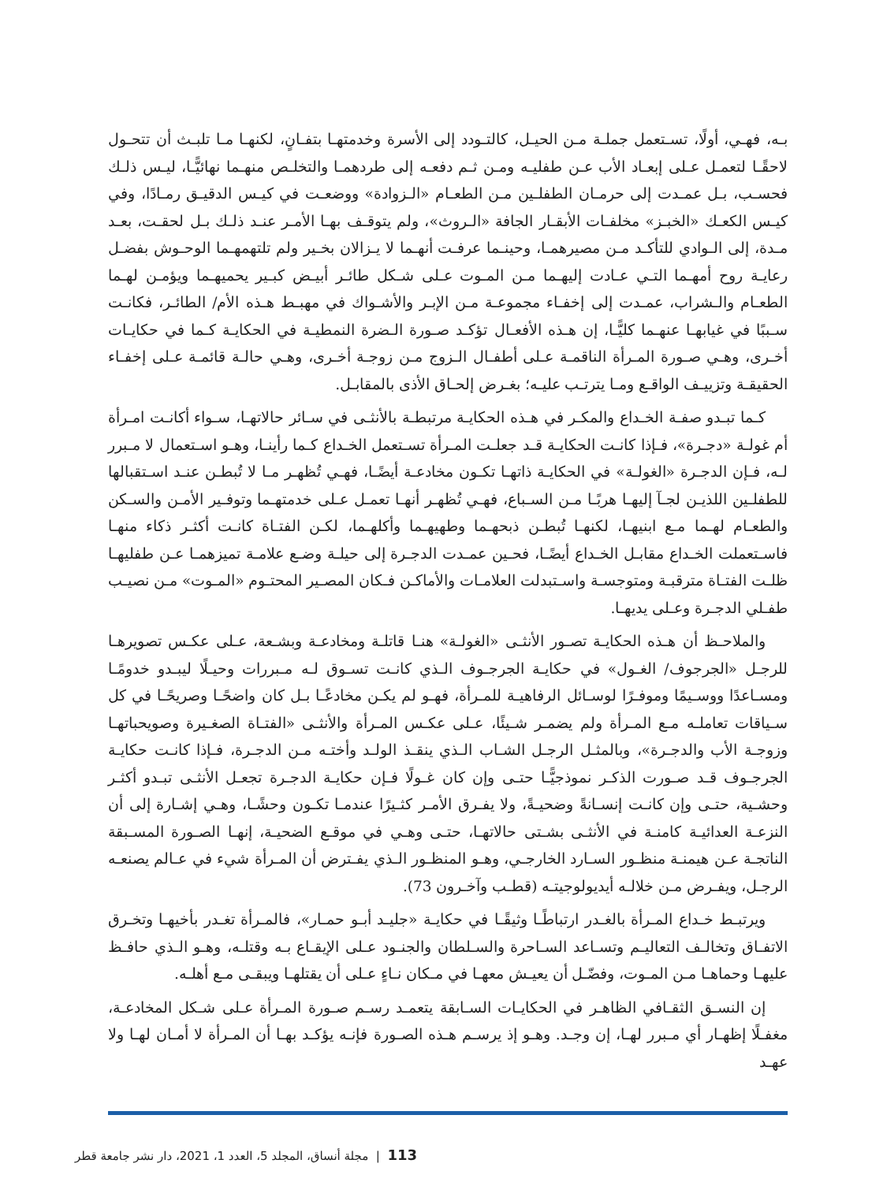بـه، فهـي، أولًا، تسـتعمل جملـة مـن الحيـل، كالتـودد إلى الأسرة وخدمتهـا بتفـانٍ، لكنهـا مـا تلبـث أن تتحـول لاحقًـا لتعمـل عـلى إبعـاد الأب عـن طفليـه ومـن ثـم دفعـه إلى طردهمـا والتخلـص منهـما نهائيًّـا، ليـس ذلـك فحسـب، بـل عمـدت إلى حرمـان الطفلـين مـن الطعـام «الـزوادة» ووضعـت في كيـس الدقيـق رمـادًا، وفي كيـس الكعـك «الخبـز» مخلفـات الأبقـار الجافة «الـروث»، ولم يتوقـف بهـا الأمـر عنـد ذلـك بـل لحقـت، بعـد مـدة، إلى الـوادي للتأكـد مـن مصيرهمـا، وحينـما عرفـت أنهـما لا يـزالان بخـير ولم تلتهمهـما الوحـوش بفضـل رعايـة روح أمهـما التـي عـادت إليهـما مـن المـوت عـلى شـكل طائـر أبيـض كبـير يحميهـما ويؤمـن لهـما الطعـام والـشراب، عمـدت إلى إخفـاء مجموعـة مـن الإبـر والأشـواك في مهبـط هـذه الأم/ الطائـر، فكانـت سـببًا في غيابهـا عنهـما كليًّـا، إن هـذه الأفعـال تؤكـد صـورة الـضرة النمطيـة في الحكايـة كـما في حكايـات أخـرى، وهـي صـورة المـرأة الناقمـة عـلى أطفـال الـزوج مـن زوجـة أخـرى، وهـي حالـة قائمـة عـلى إخفـاء الحقيقـة وتزييـف الواقـع ومـا يترتـب عليـه؛ بغـرض إلحـاق الأذى بالمقابـل.
كـما تبـدو صفـة الخـداع والمكـر في هـذه الحكايـة مرتبطـة بالأنثـى في سـائر حالاتهـا، سـواء أكانـت امـرأة أم غولـة «دجـرة»، فـإذا كانـت الحكايـة قـد جعلـت المـرأة تسـتعمل الخـداع كـما رأينـا، وهـو اسـتعمال لا مـبرر لـه، فـإن الدجـرة «الغولـة» في الحكايـة ذاتهـا تكـون مخادعـة أيضًـا، فهـي تُظهـر مـا لا تُبطـن عنـد اسـتقبالها للطفلـين اللذيـن لجـآ إليهـا هربًـا مـن السـباع، فهـي تُظهـر أنهـا تعمـل عـلى خدمتهـما وتوفـير الأمـن والسـكن والطعـام لهـما مـع ابنيهـا، لكنهـا تُبطـن ذبحهـما وطهيهـما وأكلهـما، لكـن الفتـاة كانـت أكثـر ذكاء منهـا فاسـتعملت الخـداع مقابـل الخـداع أيضًـا، فحـين عمـدت الدجـرة إلى حيلـة وضـع علامـة تميزهمـا عـن طفليهـا ظلـت الفتـاة مترقبـة ومتوجسـة واسـتبدلت العلامـات والأماكـن فـكان المصـير المحتـوم «المـوت» مـن نصيـب طفـلي الدجـرة وعـلى يديهـا.
والملاحـظ أن هـذه الحكايـة تصـور الأنثـى «الغولـة» هنـا قاتلـة ومخادعـة وبشـعة، عـلى عكـس تصويرهـا للرجـل «الجرجوف/ الغـول» في حكايـة الجرجـوف الـذي كانـت تسـوق لـه مـبررات وحيـلًا ليبـدو خدومًـا ومسـاعدًا ووسـيمًا وموفـرًا لوسـائل الرفاهيـة للمـرأة، فهـو لم يكـن مخادعًـا بـل كان واضحًـا وصريحًـا في كل سـياقات تعاملـه مـع المـرأة ولم يضمـر شـيئًا، عـلى عكـس المـرأة والأنثـى «الفتـاة الصغـيرة وصويحباتهـا وزوجـة الأب والدجـرة»، وبالمثـل الرجـل الشـاب الـذي ينقـذ الولـد وأختـه مـن الدجـرة، فـإذا كانـت حكايـة الجرجـوف قـد صـورت الذكـر نموذجيًّـا حتـى وإن كان غـولًا فـإن حكايـة الدجـرة تجعـل الأنثـى تبـدو أكثـر وحشـية، حتـى وإن كانـت إنسـانةً وضحيـةً، ولا يفـرق الأمـر كثـيرًا عندمـا تكـون وحشًـا، وهـي إشـارة إلى أن النزعـة العدائيـة كامنـة في الأنثـى بشـتى حالاتهـا، حتـى وهـي في موقـع الضحيـة، إنهـا الصـورة المسـبقة الناتجـة عـن هيمنـة منظـور السـارد الخارجـي، وهـو المنظـور الـذي يفـترض أن المـرأة شيء في عـالم يصنعـه الرجـل، ويفـرض مـن خلالـه أيديولوجيتـه (قطـب وآخـرون 73).
ويرتبـط خـداع المـرأة بالغـدر ارتباطًـا وثيقًـا في حكايـة «جليـد أبـو حمـار»، فالمـرأة تغـدر بأخيهـا وتخـرق الاتفـاق وتخالـف التعاليـم وتسـاعد السـاحرة والسـلطان والجنـود عـلى الإيقـاع بـه وقتلـه، وهـو الـذي حافـظ عليهـا وحماهـا مـن المـوت، وفضّـل أن يعيـش معهـا في مـكان نـاءٍ عـلى أن يقتلهـا ويبقـى مـع أهلـه.
إن النسـق الثقـافي الظاهـر في الحكايـات السـابقة يتعمـد رسـم صـورة المـرأة عـلى شـكل المخادعـة، مغفـلًا إظهـار أي مـبرر لهـا، إن وجـد. وهـو إذ يرسـم هـذه الصـورة فإنـه يؤكـد بهـا أن المـرأة لا أمـان لهـا ولا عهـد
113 | مجلة أنساق، المجلد 5، العدد 1، 2021، دار نشر جامعة قطر